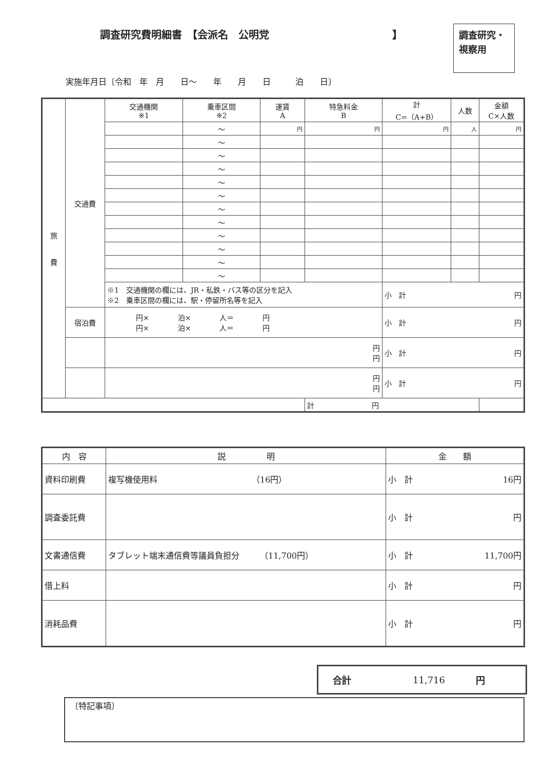調査研究費明細書　【会派名　公明党　　　　　　　　　　　　】
調査研究・視察用
実施年月日〔令和　年　月　　日～　　年　　月　　日　　　泊　　日〕
| 旅 費 | 交通費 | 交通機関 ※1 | 乗車区間 ※2 | 運賃 A | 特急料金 B | 計 C=（A+B） | 人数 | 金額 C×人数 |
| | | | ～ | 円 | 円 | 円 | 人 | 円 |
| | | | ～ | | | | | |
| | | | ～ | | | | | |
| | | | ～ | | | | | |
| | | | ～ | | | | | |
| | | | ～ | | | | | |
| | | | ～ | | | | | |
| | | | ～ | | | | | |
| | | | ～ | | | | | |
| | | | ～ | | | | | |
| | | | ～ | | | | | |
| | | | ～ | | | | | |
| | | ※1 交通機関の欄には、JR・私鉄・バス等の区分を記入 ※2 乗車区間の欄には、駅・停留所名等を記入 | | | | 小 計 円 | | |
| | 宿泊費 | 円× 泊× 人＝ 円 円× 泊× 人＝ 円 | | | | 小 計 円 | | |
| | | 円 円 | | | | 小 計 円 | | |
| | | 円 円 | | | | 小 計 円 | | |
| | | | | | 計 円 | | | |
| 内 容 | 説 明 | 金 額 |
| 資料印刷費 | 複写機使用料 （16円） | 小 計 16円 |
| 調査委託費 | | 小 計 円 |
| 文書通信費 | タブレット端末通信費等議員負担分 （11,700円） | 小 計 11,700円 |
| 借上料 | | 小 計 円 |
| 消耗品費 | | 小 計 円 |
合計 11,716 円
〔特記事項〕